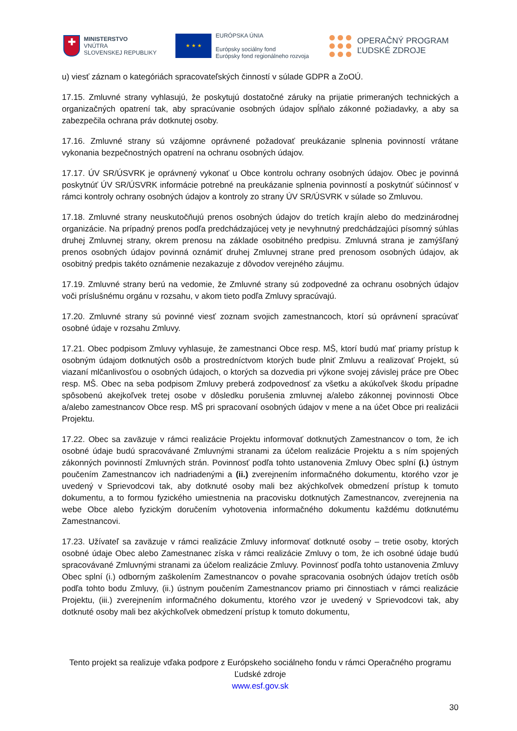✚
MINISTERSTVO
VNÚTRA
SLOVENSKEJ REPUBLIKY
★ ★ ★
EURÓPSKA ÚNIA
Európsky sociálny fond
Európsky fond regionálneho rozvoja
OPERAČNÝ PROGRAM
ĽUDSKÉ ZDROJE
u) viesť záznam o kategóriách spracovateľských činností v súlade GDPR a ZoOÚ.
17.15. Zmluvné strany vyhlasujú, že poskytujú dostatočné záruky na prijatie primeraných technických a organizačných opatrení tak, aby spracúvanie osobných údajov spĺňalo zákonné požiadavky, a aby sa zabezpečila ochrana práv dotknutej osoby.
17.16. Zmluvné strany sú vzájomne oprávnené požadovať preukázanie splnenia povinností vrátane vykonania bezpečnostných opatrení na ochranu osobných údajov.
17.17. ÚV SR/ÚSVRK je oprávnený vykonať u Obce kontrolu ochrany osobných údajov. Obec je povinná poskytnúť ÚV SR/ÚSVRK informácie potrebné na preukázanie splnenia povinností a poskytnúť súčinnosť v rámci kontroly ochrany osobných údajov a kontroly zo strany ÚV SR/ÚSVRK v súlade so Zmluvou.
17.18. Zmluvné strany neuskutočňujú prenos osobných údajov do tretích krajín alebo do medzinárodnej organizácie. Na prípadný prenos podľa predchádzajúcej vety je nevyhnutný predchádzajúci písomný súhlas druhej Zmluvnej strany, okrem prenosu na základe osobitného predpisu. Zmluvná strana je zamýšľaný prenos osobných údajov povinná oznámiť druhej Zmluvnej strane pred prenosom osobných údajov, ak osobitný predpis takéto oznámenie nezakazuje z dôvodov verejného záujmu.
17.19. Zmluvné strany berú na vedomie, že Zmluvné strany sú zodpovedné za ochranu osobných údajov voči príslušnému orgánu v rozsahu, v akom tieto podľa Zmluvy spracúvajú.
17.20. Zmluvné strany sú povinné viesť zoznam svojich zamestnancoch, ktorí sú oprávnení spracúvať osobné údaje v rozsahu Zmluvy.
17.21. Obec podpisom Zmluvy vyhlasuje, že zamestnanci Obce resp. MŠ, ktorí budú mať priamy prístup k osobným údajom dotknutých osôb a prostredníctvom ktorých bude plniť Zmluvu a realizovať Projekt, sú viazaní mlčanlivosťou o osobných údajoch, o ktorých sa dozvedia pri výkone svojej závislej práce pre Obec resp. MŠ. Obec na seba podpisom Zmluvy preberá zodpovednosť za všetku a akúkoľvek škodu prípadne spôsobenú akejkoľvek tretej osobe v dôsledku porušenia zmluvnej a/alebo zákonnej povinnosti Obce a/alebo zamestnancov Obce resp. MŠ pri spracovaní osobných údajov v mene a na účet Obce pri realizácii Projektu.
17.22. Obec sa zaväzuje v rámci realizácie Projektu informovať dotknutých Zamestnancov o tom, že ich osobné údaje budú spracovávané Zmluvnými stranami za účelom realizácie Projektu a s ním spojených zákonných povinností Zmluvných strán. Povinnosť podľa tohto ustanovenia Zmluvy Obec splní (i.) ústnym poučením Zamestnancov ich nadriadenými a (ii.) zverejnením informačného dokumentu, ktorého vzor je uvedený v Sprievodcovi tak, aby dotknuté osoby mali bez akýchkoľvek obmedzení prístup k tomuto dokumentu, a to formou fyzického umiestnenia na pracovisku dotknutých Zamestnancov, zverejnenia na webe Obce alebo fyzickým doručením vyhotovenia informačného dokumentu každému dotknutému Zamestnancovi.
17.23. Užívateľ sa zaväzuje v rámci realizácie Zmluvy informovať dotknuté osoby – tretie osoby, ktorých osobné údaje Obec alebo Zamestnanec získa v rámci realizácie Zmluvy o tom, že ich osobné údaje budú spracovávané Zmluvnými stranami za účelom realizácie Zmluvy. Povinnosť podľa tohto ustanovenia Zmluvy Obec splní (i.) odborným zaškolením Zamestnancov o povahe spracovania osobných údajov tretích osôb podľa tohto bodu Zmluvy, (ii.) ústnym poučením Zamestnancov priamo pri činnostiach v rámci realizácie Projektu, (iii.) zverejnením informačného dokumentu, ktorého vzor je uvedený v Sprievodcovi tak, aby dotknuté osoby mali bez akýchkoľvek obmedzení prístup k tomuto dokumentu,
Tento projekt sa realizuje vďaka podpore z Európskeho sociálneho fondu v rámci Operačného programu Ľudské zdroje
www.esf.gov.sk
30